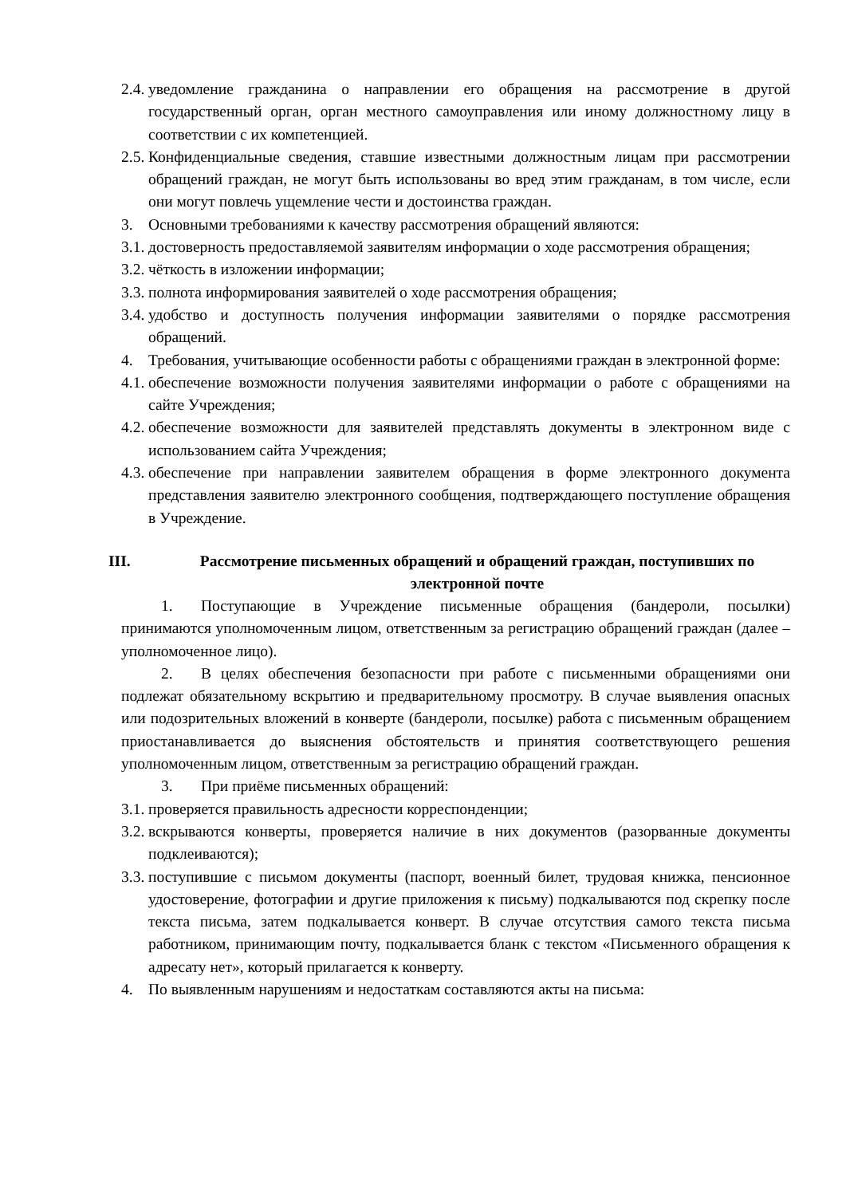2.4. уведомление гражданина о направлении его обращения на рассмотрение в другой государственный орган, орган местного самоуправления или иному должностному лицу в соответствии с их компетенцией.
2.5. Конфиденциальные сведения, ставшие известными должностным лицам при рассмотрении обращений граждан, не могут быть использованы во вред этим гражданам, в том числе, если они могут повлечь ущемление чести и достоинства граждан.
3. Основными требованиями к качеству рассмотрения обращений являются:
3.1. достоверность предоставляемой заявителям информации о ходе рассмотрения обращения;
3.2. чёткость в изложении информации;
3.3. полнота информирования заявителей о ходе рассмотрения обращения;
3.4. удобство и доступность получения информации заявителями о порядке рассмотрения обращений.
4. Требования, учитывающие особенности работы с обращениями граждан в электронной форме:
4.1. обеспечение возможности получения заявителями информации о работе с обращениями на сайте Учреждения;
4.2. обеспечение возможности для заявителей представлять документы в электронном виде с использованием сайта Учреждения;
4.3. обеспечение при направлении заявителем обращения в форме электронного документа представления заявителю электронного сообщения, подтверждающего поступление обращения в Учреждение.
III. Рассмотрение письменных обращений и обращений граждан, поступивших по электронной почте
1. Поступающие в Учреждение письменные обращения (бандероли, посылки) принимаются уполномоченным лицом, ответственным за регистрацию обращений граждан (далее – уполномоченное лицо).
2. В целях обеспечения безопасности при работе с письменными обращениями они подлежат обязательному вскрытию и предварительному просмотру. В случае выявления опасных или подозрительных вложений в конверте (бандероли, посылке) работа с письменным обращением приостанавливается до выяснения обстоятельств и принятия соответствующего решения уполномоченным лицом, ответственным за регистрацию обращений граждан.
3. При приёме письменных обращений:
3.1. проверяется правильность адресности корреспонденции;
3.2. вскрываются конверты, проверяется наличие в них документов (разорванные документы подклеиваются);
3.3. поступившие с письмом документы (паспорт, военный билет, трудовая книжка, пенсионное удостоверение, фотографии и другие приложения к письму) подкалываются под скрепку после текста письма, затем подкалывается конверт. В случае отсутствия самого текста письма работником, принимающим почту, подкалывается бланк с текстом «Письменного обращения к адресату нет», который прилагается к конверту.
4. По выявленным нарушениям и недостаткам составляются акты на письма: